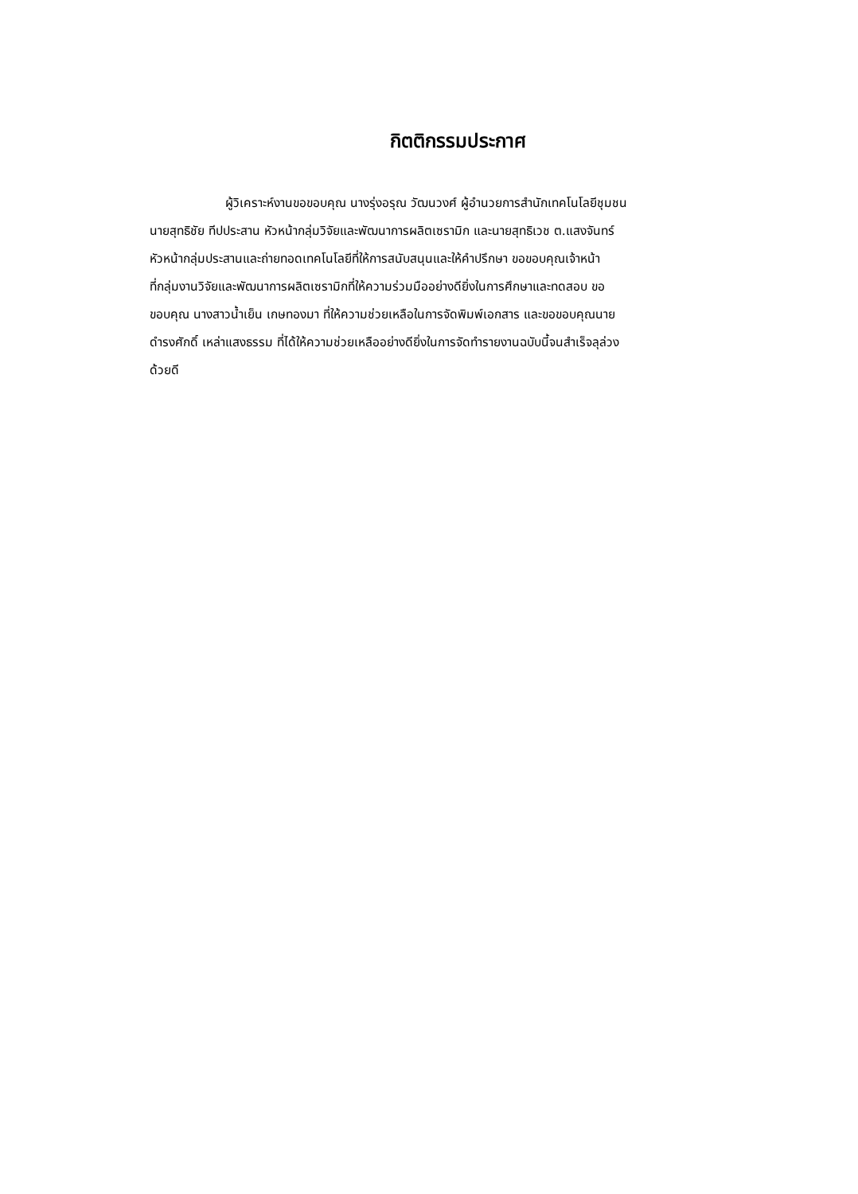กิตติกรรมประกาศ
ผู้วิเคราะห์งานขอขอบคุณ นางรุ่งอรุณ วัฒนวงศ์ ผู้อำนวยการสำนักเทคโนโลยีชุมชน
นายสุทธิชัย ทีปประสาน หัวหน้ากลุ่มวิจัยและพัฒนาการผลิตเซรามิก และนายสุทธิเวช ต.แสงจันทร์
หัวหน้ากลุ่มประสานและถ่ายทอดเทคโนโลยีที่ให้การสนับสนุนและให้คำปรึกษา ขอขอบคุณเจ้าหน้า
ที่กลุ่มงานวิจัยและพัฒนาการผลิตเซรามิกที่ให้ความร่วมมืออย่างดียิ่งในการศึกษาและทดสอบ ขอ
ขอบคุณ นางสาวน้ำเย็น เกษทองมา ที่ให้ความช่วยเหลือในการจัดพิมพ์เอกสาร และขอขอบคุณนาย
ดำรงศักดิ์ เหล่าแสงธรรม ที่ได้ให้ความช่วยเหลืออย่างดียิ่งในการจัดทำรายงานฉบับนี้จนสำเร็จลุล่วง
ด้วยดี